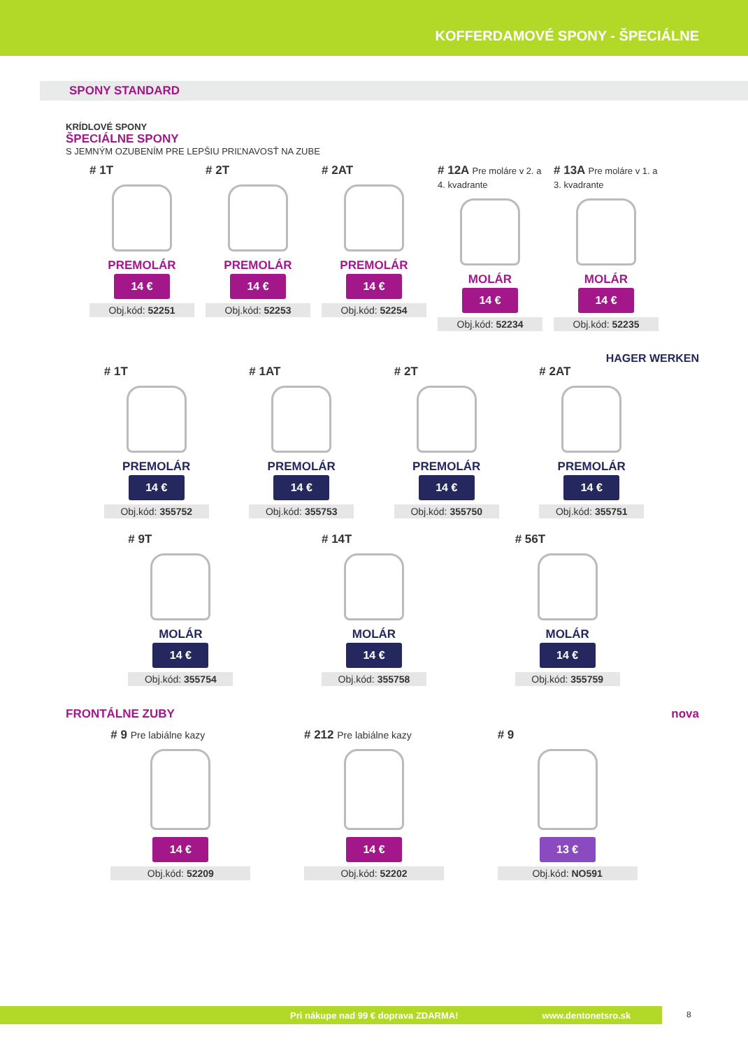KOFFERDAMOVÉ SPONY - ŠPECIÁLNE
SPONY STANDARD
KRÍDLOVÉ SPONY
ŠPECIÁLNE SPONY
S JEMNÝM OZUBENÍM PRE LEPŠIU PRIĽNAVOSŤ NA ZUBE
# 1T
PREMOLÁR
14 €
Obj.kód: 52251
# 2T
PREMOLÁR
14 €
Obj.kód: 52253
# 2AT
PREMOLÁR
14 €
Obj.kód: 52254
# 12A Pre moláre v 2. a 4. kvadrante
MOLÁR
14 €
Obj.kód: 52234
# 13A Pre moláre v 1. a 3. kvadrante
MOLÁR
14 €
Obj.kód: 52235
HAGER WERKEN
# 1T
PREMOLÁR
14 €
Obj.kód: 355752
# 1AT
PREMOLÁR
14 €
Obj.kód: 355753
# 2T
PREMOLÁR
14 €
Obj.kód: 355750
# 2AT
PREMOLÁR
14 €
Obj.kód: 355751
# 9T
MOLÁR
14 €
Obj.kód: 355754
# 14T
MOLÁR
14 €
Obj.kód: 355758
# 56T
MOLÁR
14 €
Obj.kód: 355759
FRONTÁLNE ZUBY nova
# 9 Pre labiálne kazy
14 €
Obj.kód: 52209
# 212 Pre labiálne kazy
14 €
Obj.kód: 52202
# 9
13 €
Obj.kód: NO591
Pri nákupe nad 99 € doprava ZDARMA! www.dentonetsro.sk 8